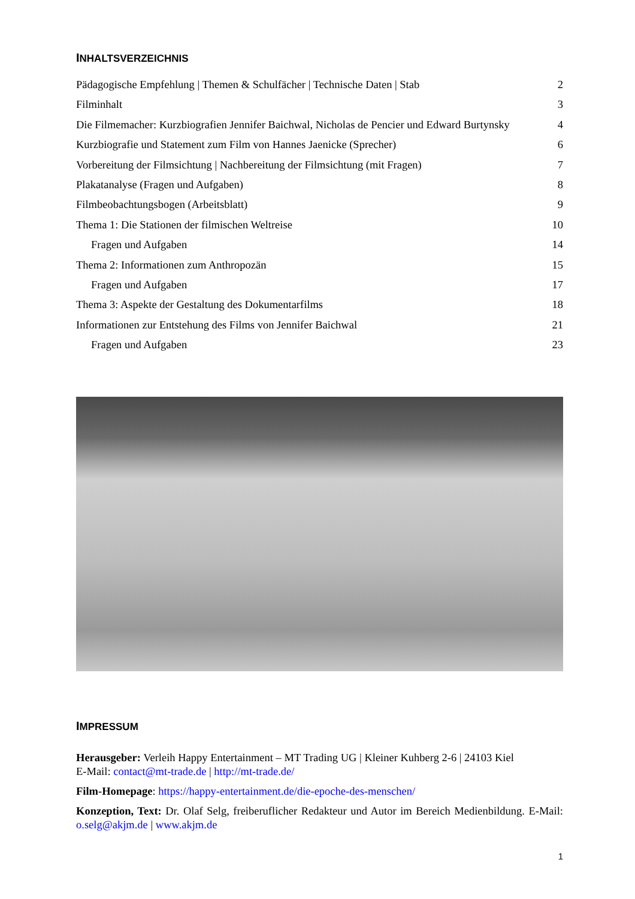INHALTSVERZEICHNIS
Pädagogische Empfehlung | Themen & Schulfächer | Technische Daten | Stab 2
Filminhalt 3
Die Filmemacher: Kurzbiografien Jennifer Baichwal, Nicholas de Pencier und Edward Burtynsky 4
Kurzbiografie und Statement zum Film von Hannes Jaenicke (Sprecher) 6
Vorbereitung der Filmsichtung | Nachbereitung der Filmsichtung (mit Fragen) 7
Plakatanalyse (Fragen und Aufgaben) 8
Filmbeobachtungsbogen (Arbeitsblatt) 9
Thema 1: Die Stationen der filmischen Weltreise 10
Fragen und Aufgaben 14
Thema 2: Informationen zum Anthropozän 15
Fragen und Aufgaben 17
Thema 3: Aspekte der Gestaltung des Dokumentarfilms 18
Informationen zur Entstehung des Films von Jennifer Baichwal 21
Fragen und Aufgaben 23
IMPRESSUM
Herausgeber: Verleih Happy Entertainment – MT Trading UG | Kleiner Kuhberg 2-6 | 24103 Kiel
E-Mail: contact@mt-trade.de | http://mt-trade.de/
Film-Homepage: https://happy-entertainment.de/die-epoche-des-menschen/
Konzeption, Text: Dr. Olaf Selg, freiberuflicher Redakteur und Autor im Bereich Medienbildung. E-Mail: o.selg@akjm.de | www.akjm.de
1